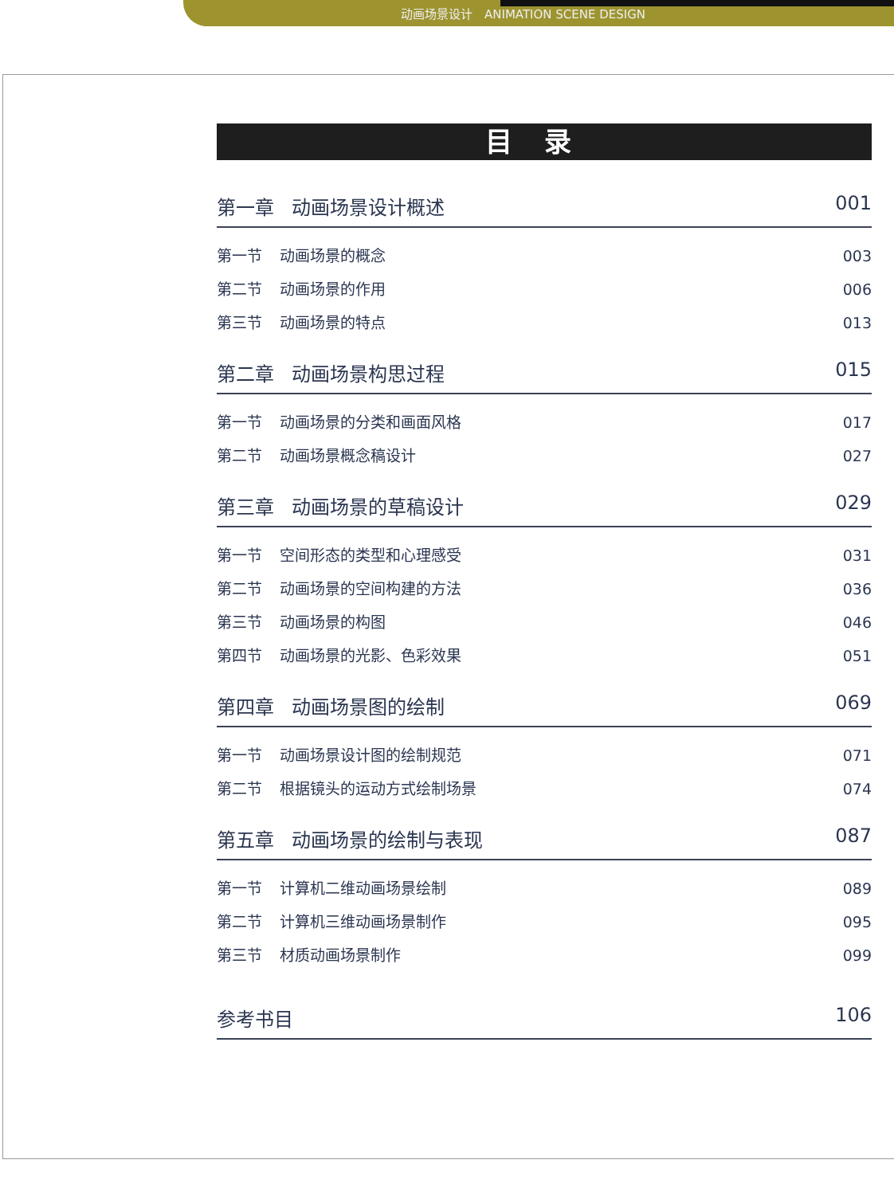动画场景设计　ANIMATION SCENE DESIGN
目录
第一章 动画场景设计概述 001
第一节 动画场景的概念 003
第二节 动画场景的作用 006
第三节 动画场景的特点 013
第二章 动画场景构思过程 015
第一节 动画场景的分类和画面风格 017
第二节 动画场景概念稿设计 027
第三章 动画场景的草稿设计 029
第一节 空间形态的类型和心理感受 031
第二节 动画场景的空间构建的方法 036
第三节 动画场景的构图 046
第四节 动画场景的光影、色彩效果 051
第四章 动画场景图的绘制 069
第一节 动画场景设计图的绘制规范 071
第二节 根据镜头的运动方式绘制场景 074
第五章 动画场景的绘制与表现 087
第一节 计算机二维动画场景绘制 089
第二节 计算机三维动画场景制作 095
第三节 材质动画场景制作 099
参考书目 106